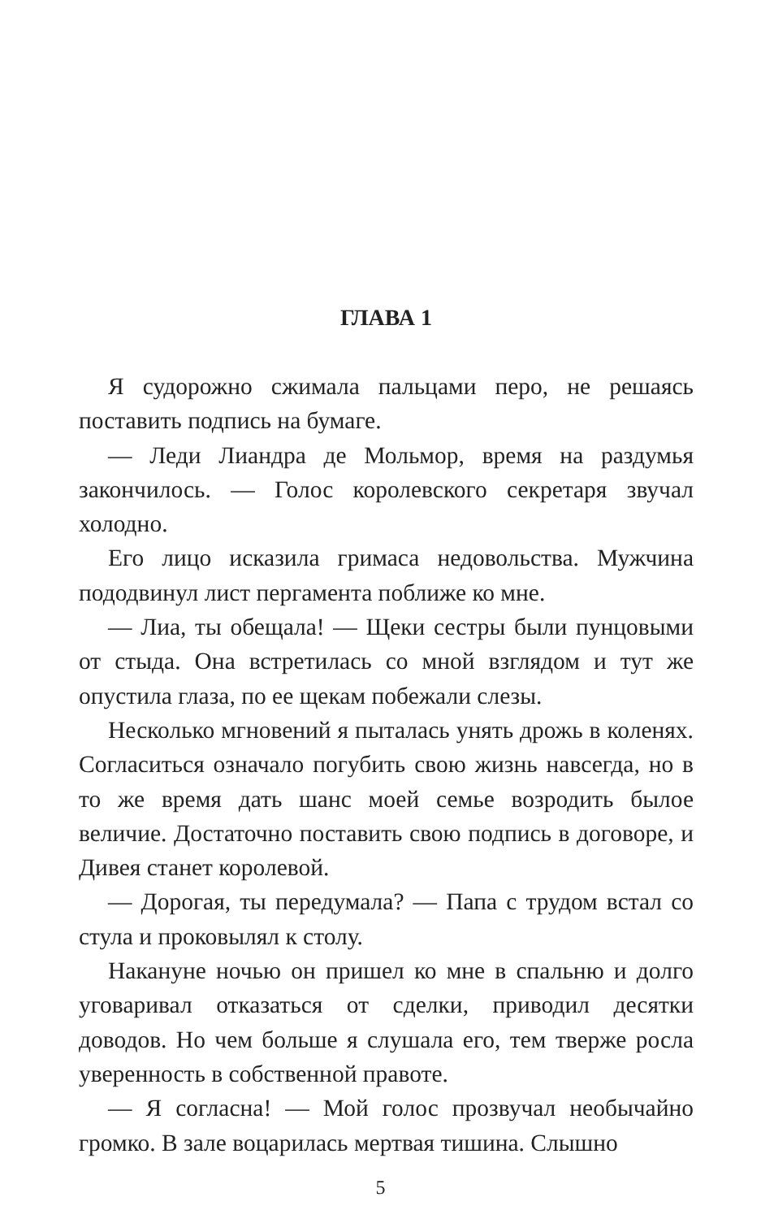ГЛАВА 1
Я судорожно сжимала пальцами перо, не решаясь поставить подпись на бумаге.
— Леди Лиандра де Мольмор, время на раздумья закончилось. — Голос королевского секретаря звучал холодно.
Его лицо исказила гримаса недовольства. Мужчина пододвинул лист пергамента поближе ко мне.
— Лиа, ты обещала! — Щеки сестры были пунцовыми от стыда. Она встретилась со мной взглядом и тут же опустила глаза, по ее щекам побежали слезы.
Несколько мгновений я пыталась унять дрожь в коленях. Согласиться означало погубить свою жизнь навсегда, но в то же время дать шанс моей семье возродить былое величие. Достаточно поставить свою подпись в договоре, и Дивея станет королевой.
— Дорогая, ты передумала? — Папа с трудом встал со стула и проковылял к столу.
Накануне ночью он пришел ко мне в спальню и долго уговаривал отказаться от сделки, приводил десятки доводов. Но чем больше я слушала его, тем тверже росла уверенность в собственной правоте.
— Я согласна! — Мой голос прозвучал необычайно громко. В зале воцарилась мертвая тишина. Слышно
5